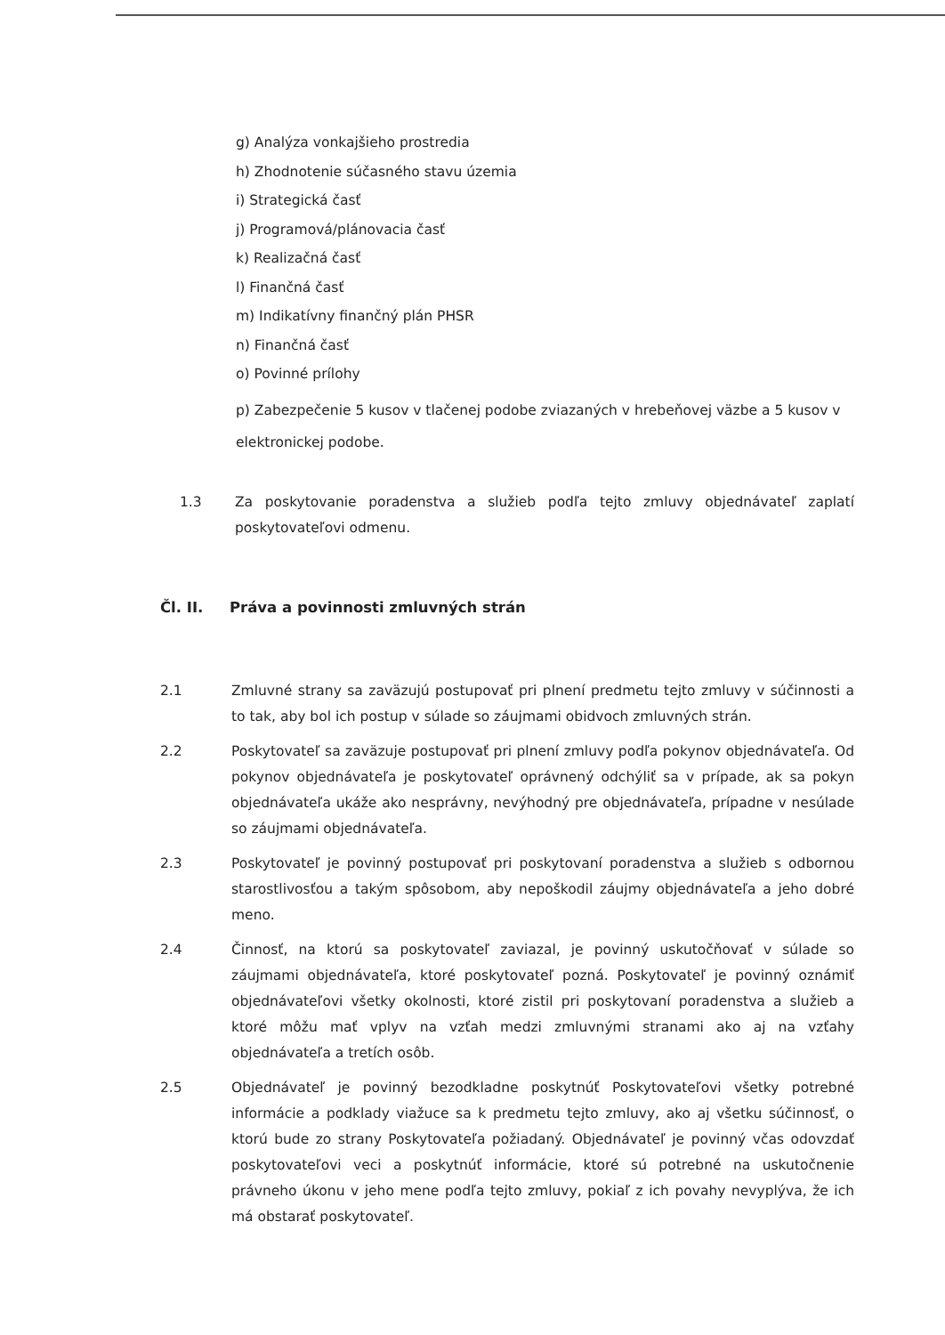g) Analýza vonkajšieho prostredia
h) Zhodnotenie súčasného stavu územia
i) Strategická časť
j) Programová/plánovacia časť
k) Realizačná časť
l) Finančná časť
m) Indikatívny finančný plán PHSR
n) Finančná časť
o) Povinné prílohy
p) Zabezpečenie 5 kusov v tlačenej podobe zviazaných v hrebeňovej väzbe a 5 kusov v elektronickej podobe.
1.3 Za poskytovanie poradenstva a služieb podľa tejto zmluvy objednávateľ zaplatí poskytovateľovi odmenu.
Čl. II. Práva a povinnosti zmluvných strán
2.1 Zmluvné strany sa zaväzujú postupovať pri plnení predmetu tejto zmluvy v súčinnosti a to tak, aby bol ich postup v súlade so záujmami obidvoch zmluvných strán.
2.2 Poskytovateľ sa zaväzuje postupovať pri plnení zmluvy podľa pokynov objednávateľa. Od pokynov objednávateľa je poskytovateľ oprávnený odchýliť sa v prípade, ak sa pokyn objednávateľa ukáže ako nesprávny, nevýhodný pre objednávateľa, prípadne v nesúlade so záujmami objednávateľa.
2.3 Poskytovateľ je povinný postupovať pri poskytovaní poradenstva a služieb s odbornou starostlivosťou a takým spôsobom, aby nepoškodil záujmy objednávateľa a jeho dobré meno.
2.4 Činnosť, na ktorú sa poskytovateľ zaviazal, je povinný uskutočňovať v súlade so záujmami objednávateľa, ktoré poskytovateľ pozná. Poskytovateľ je povinný oznámiť objednávateľovi všetky okolnosti, ktoré zistil pri poskytovaní poradenstva a služieb a ktoré môžu mať vplyv na vzťah medzi zmluvnými stranami ako aj na vzťahy objednávateľa a tretích osôb.
2.5 Objednávateľ je povinný bezodkladne poskytnúť Poskytovateľovi všetky potrebné informácie a podklady viažuce sa k predmetu tejto zmluvy, ako aj všetku súčinnosť, o ktorú bude zo strany Poskytovateľa požiadaný. Objednávateľ je povinný včas odovzdať poskytovateľovi veci a poskytnúť informácie, ktoré sú potrebné na uskutočnenie právneho úkonu v jeho mene podľa tejto zmluvy, pokiaľ z ich povahy nevyplýva, že ich má obstarať poskytovateľ.